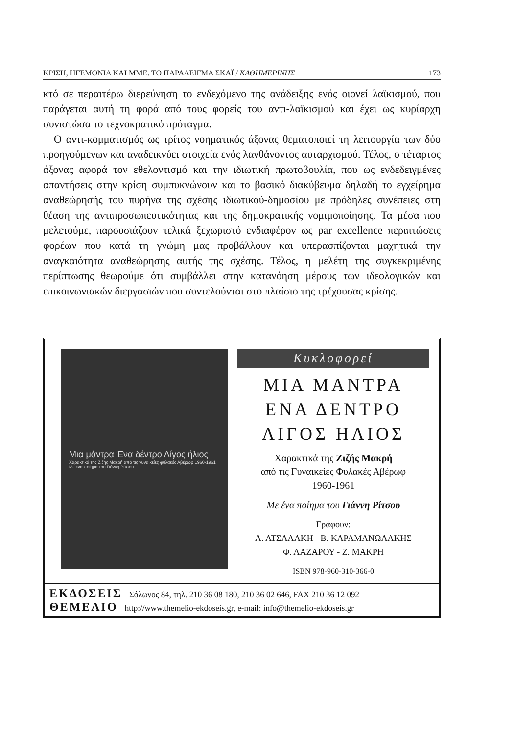ΚΡΙΣΗ, ΗΓΕΜΟΝΙΑ ΚΑΙ ΜΜΕ. ΤΟ ΠΑΡΑΔΕΙΓΜΑ ΣΚΑΪ / ΚΑΘΗΜΕΡΙΝΗΣ 173
κτό σε περαιτέρω διερεύνηση το ενδεχόμενο της ανάδειξης ενός οιονεί λαϊκισμού, που παράγεται αυτή τη φορά από τους φορείς του αντι-λαϊκισμού και έχει ως κυρίαρχη συνιστώσα το τεχνοκρατικό πρόταγμα.
Ο αντι-κομματισμός ως τρίτος νοηματικός άξονας θεματοποιεί τη λειτουργία των δύο προηγούμενων και αναδεικνύει στοιχεία ενός λανθάνοντος αυταρχισμού. Τέλος, ο τέταρτος άξονας αφορά τον εθελοντισμό και την ιδιωτική πρωτοβουλία, που ως ενδεδειγμένες απαντήσεις στην κρίση συμπυκνώνουν και το βασικό διακύβευμα δηλαδή το εγχείρημα αναθεώρησής του πυρήνα της σχέσης ιδιωτικού-δημοσίου με πρόδηλες συνέπειες στη θέαση της αντιπροσωπευτικότητας και της δημοκρατικής νομιμοποίησης. Τα μέσα που μελετούμε, παρουσιάζουν τελικά ξεχωριστό ενδιαφέρον ως par excellence περιπτώσεις φορέων που κατά τη γνώμη μας προβάλλουν και υπερασπίζονται μαχητικά την αναγκαιότητα αναθεώρησης αυτής της σχέσης. Τέλος, η μελέτη της συγκεκριμένης περίπτωσης θεωρούμε ότι συμβάλλει στην κατανόηση μέρους των ιδεολογικών και επικοινωνιακών διεργασιών που συντελούνται στο πλαίσιο της τρέχουσας κρίσης.
Μια μάντρα Ένα δέντρο Λίγος ήλιος
Χαρακτικά της Ζιζής Μακρή από τις γυναικείες φυλακές Αβέρωφ 1960-1961
Με ένα ποίημα του Γιάννη Ρίτσου
Κυκλοφορεί
ΜΙΑ ΜΑΝΤΡΑ
ΕΝΑ ΔΕΝΤΡΟ
ΛΙΓΟΣ ΗΛΙΟΣ
Χαρακτικά της Ζιζής Μακρή
από τις Γυναικείες Φυλακές Αβέρωφ
1960-1961
Με ένα ποίημα του Γιάννη Ρίτσου
Γράφουν:
Α. ΑΤΣΑΛΑΚΗ - Β. ΚΑΡΑΜΑΝΩΛΑΚΗΣ
Φ. ΛΑΖΑΡΟΥ - Ζ. ΜΑΚΡΗ
ISBN 978-960-310-366-0
ΕΚΔΟΣΕΙΣ Σόλωνος 84, τηλ. 210 36 08 180, 210 36 02 646, FAX 210 36 12 092
ΘΕΜΕΛΙΟ http://www.themelio-ekdoseis.gr, e-mail: info@themelio-ekdoseis.gr